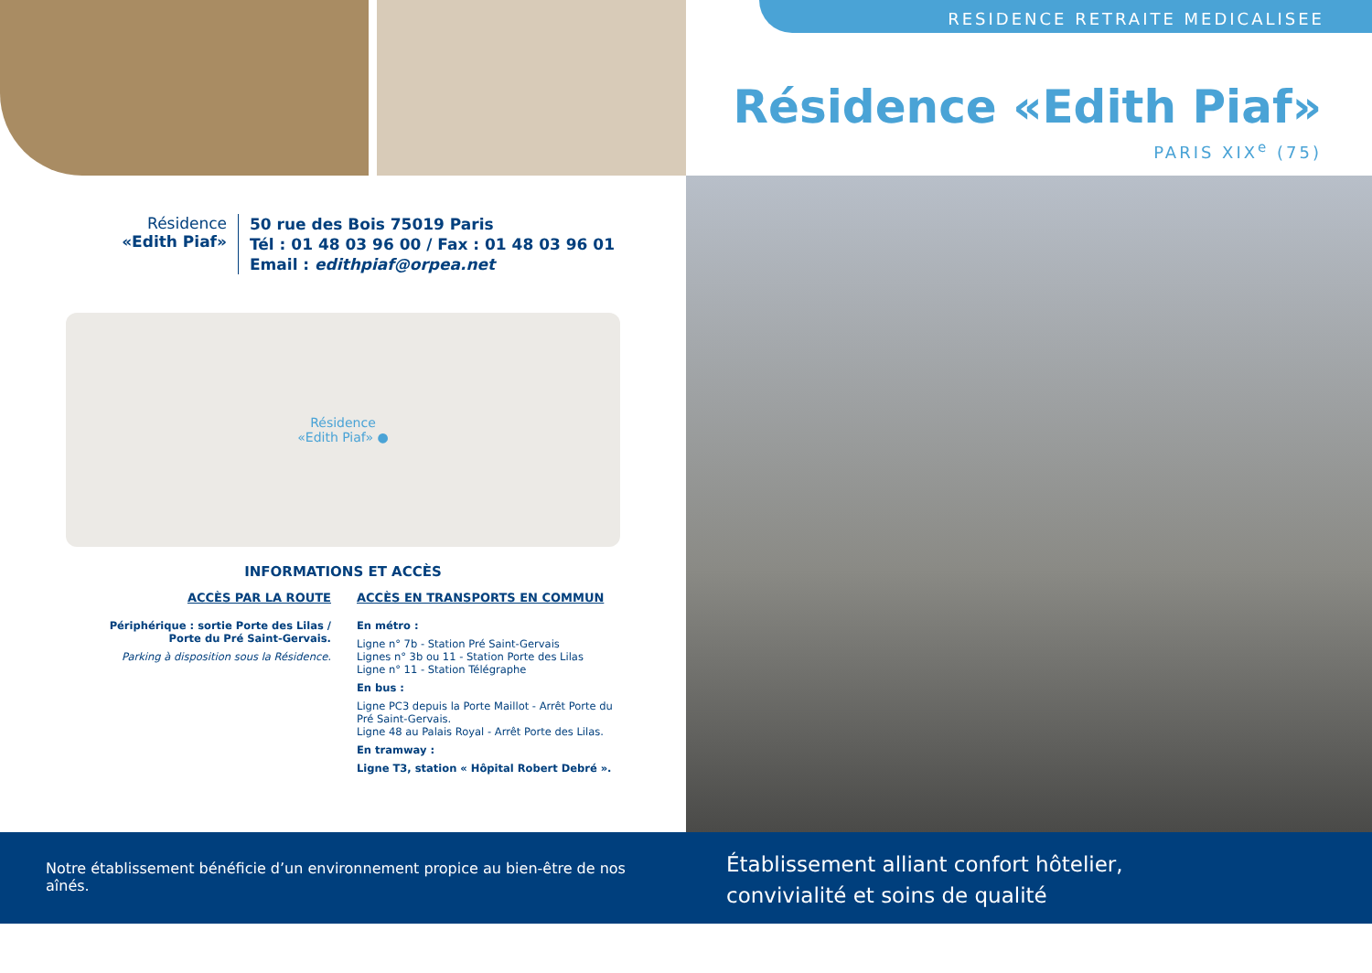Résidence
«Edith Piaf»
50 rue des Bois 75019 Paris
Tél : 01 48 03 96 00 / Fax : 01 48 03 96 01
Email : edithpiaf@orpea.net
Résidence
«Edith Piaf» ●
INFORMATIONS ET ACCÈS
ACCÈS PAR LA ROUTE
Périphérique : sortie Porte des Lilas /
Porte du Pré Saint-Gervais.
Parking à disposition sous la Résidence.
ACCÈS EN TRANSPORTS EN COMMUN
En métro :
Ligne n° 7b - Station Pré Saint-Gervais
Lignes n° 3b ou 11 - Station Porte des Lilas
Ligne n° 11 - Station Télégraphe
En bus :
Ligne PC3 depuis la Porte Maillot - Arrêt Porte du Pré Saint-Gervais.
Ligne 48 au Palais Royal - Arrêt Porte des Lilas.
En tramway :
Ligne T3, station « Hôpital Robert Debré ».
RESIDENCE RETRAITE MEDICALISEE
Résidence «Edith Piaf»
PARIS XIX<sup>e</sup> (75)
Notre établissement bénéficie d’un environnement propice au bien-être de nos aînés.
Établissement alliant confort hôtelier,
convivialité et soins de qualité